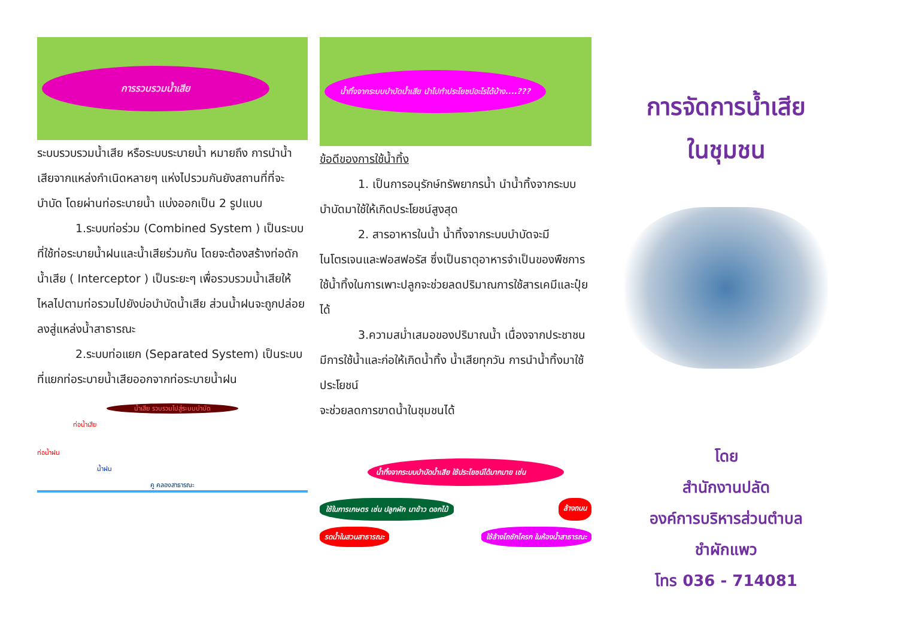การรวบรวมน้ำเสีย
ระบบรวบรวมน้ำเสีย หรือระบบระบายน้ำ หมายถึง การนำน้ำเสียจากแหล่งกำเนิดหลายๆ แห่งไปรวมกันยังสถานที่ที่จะบำบัด โดยผ่านท่อระบายน้ำ แบ่งออกเป็น 2 รูปแบบ
1.ระบบท่อร่วม (Combined System ) เป็นระบบที่ใช้ท่อระบายน้ำฝนและน้ำเสียร่วมกัน โดยจะต้องสร้างท่อดักน้ำเสีย ( Interceptor ) เป็นระยะๆ เพื่อรวบรวมน้ำเสียให้ไหลไปตามท่อรวมไปยังบ่อบำบัดน้ำเสีย ส่วนน้ำฝนจะถูกปล่อยลงสู่แหล่งน้ำสาธารณะ
2.ระบบท่อแยก (Separated System) เป็นระบบที่แยกท่อระบายน้ำเสียออกจากท่อระบายน้ำฝน
น้ำเสีย รวบรวมไปสู่ระบบบำบัด
ท่อน้ำเสีย
ท่อน้ำฝน
น้ำฝน
คู คลองสาธารณะ
น้ำทิ้งจากระบบบำบัดน้ำเสีย นำไปทำประโยชน์อะไรได้บ้าง....???
ข้อดีของการใช้น้ำทิ้ง
1. เป็นการอนุรักษ์ทรัพยากรน้ำ นำน้ำทิ้งจากระบบบำบัดมาใช้ให้เกิดประโยชน์สูงสุด
2. สารอาหารในน้ำ น้ำทิ้งจากระบบบำบัดจะมีไนโตรเจนและฟอสฟอรัส ซึ่งเป็นธาตุอาหารจำเป็นของพืชการใช้น้ำทิ้งในการเพาะปลูกจะช่วยลดปริมาณการใช้สารเคมีและปุ๋ยได้
3.ความสม่ำเสมอของปริมาณน้ำ เนื่องจากประชาชนมีการใช้น้ำและก่อให้เกิดน้ำทิ้ง น้ำเสียทุกวัน การนำน้ำทิ้งมาใช้ประโยชน์
จะช่วยลดการขาดน้ำในชุมชนได้
น้ำทิ้งจากระบบบำบัดน้ำเสีย ใช้ประโยชน์ได้มากมาย เช่น
ใช้ในการเกษตร เช่น ปลูกผัก นาข้าว ดอกไม้ ล้างถนน
รดน้ำในสวนสาธารณะ ใช้ล้างโถชักโครก ในห้องน้ำสาธารณะ
การจัดการน้ำเสีย
ในชุมชน
โดย
สำนักงานปลัด
องค์การบริหารส่วนตำบล
ชำผักแพว
โทร 036 - 714081